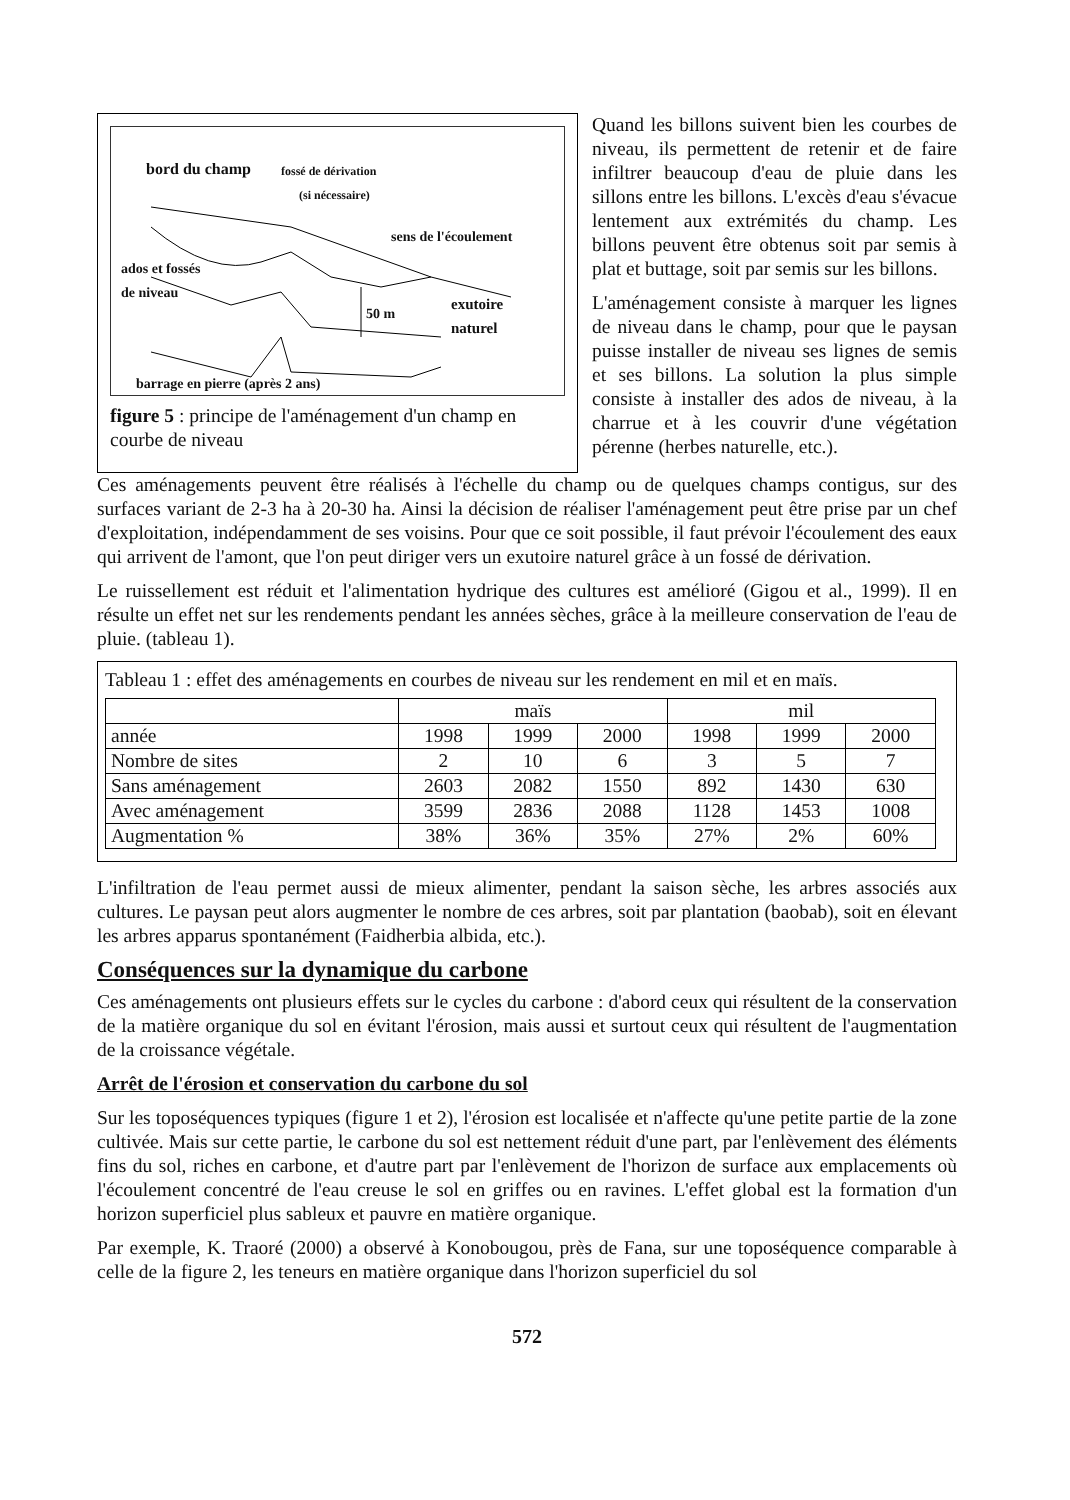bord du champ fossé de dérivation
(si nécessaire)
sens de l'écoulement
ados et fossés
de niveau
50 m
exutoire
naturel
barrage en pierre (après 2 ans)
figure 5 : principe de l'aménagement d'un champ en courbe de niveau
Quand les billons suivent bien les courbes de niveau, ils permettent de retenir et de faire infiltrer beaucoup d'eau de pluie dans les sillons entre les billons. L'excès d'eau s'évacue lentement aux extrémités du champ. Les billons peuvent être obtenus soit par semis à plat et buttage, soit par semis sur les billons.
L'aménagement consiste à marquer les lignes de niveau dans le champ, pour que le paysan puisse installer de niveau ses lignes de semis et ses billons. La solution la plus simple consiste à installer des ados de niveau, à la charrue et à les couvrir d'une végétation pérenne (herbes naturelle, etc.).
Ces aménagements peuvent être réalisés à l'échelle du champ ou de quelques champs contigus, sur des surfaces variant de 2-3 ha à 20-30 ha. Ainsi la décision de réaliser l'aménagement peut être prise par un chef d'exploitation, indépendamment de ses voisins. Pour que ce soit possible, il faut prévoir l'écoulement des eaux qui arrivent de l'amont, que l'on peut diriger vers un exutoire naturel grâce à un fossé de dérivation.
Le ruissellement est réduit et l'alimentation hydrique des cultures est amélioré (Gigou et al., 1999). Il en résulte un effet net sur les rendements pendant les années sèches, grâce à la meilleure conservation de l'eau de pluie. (tableau 1).
Tableau 1 : effet des aménagements en courbes de niveau sur les rendement en mil et en maïs.
| | maïs | | | mil | | |
| --- | --- | --- | --- | --- | --- | --- |
| année | 1998 | 1999 | 2000 | 1998 | 1999 | 2000 |
| Nombre de sites | 2 | 10 | 6 | 3 | 5 | 7 |
| Sans aménagement | 2603 | 2082 | 1550 | 892 | 1430 | 630 |
| Avec aménagement | 3599 | 2836 | 2088 | 1128 | 1453 | 1008 |
| Augmentation % | 38% | 36% | 35% | 27% | 2% | 60% |
L'infiltration de l'eau permet aussi de mieux alimenter, pendant la saison sèche, les arbres associés aux cultures. Le paysan peut alors augmenter le nombre de ces arbres, soit par plantation (baobab), soit en élevant les arbres apparus spontanément (Faidherbia albida, etc.).
Conséquences sur la dynamique du carbone
Ces aménagements ont plusieurs effets sur le cycles du carbone : d'abord ceux qui résultent de la conservation de la matière organique du sol en évitant l'érosion, mais aussi et surtout ceux qui résultent de l'augmentation de la croissance végétale.
Arrêt de l'érosion et conservation du carbone du sol
Sur les toposéquences typiques (figure 1 et 2), l'érosion est localisée et n'affecte qu'une petite partie de la zone cultivée. Mais sur cette partie, le carbone du sol est nettement réduit d'une part, par l'enlèvement des éléments fins du sol, riches en carbone, et d'autre part par l'enlèvement de l'horizon de surface aux emplacements où l'écoulement concentré de l'eau creuse le sol en griffes ou en ravines. L'effet global est la formation d'un horizon superficiel plus sableux et pauvre en matière organique.
Par exemple, K. Traoré (2000) a observé à Konobougou, près de Fana, sur une toposéquence comparable à celle de la figure 2, les teneurs en matière organique dans l'horizon superficiel du sol
572